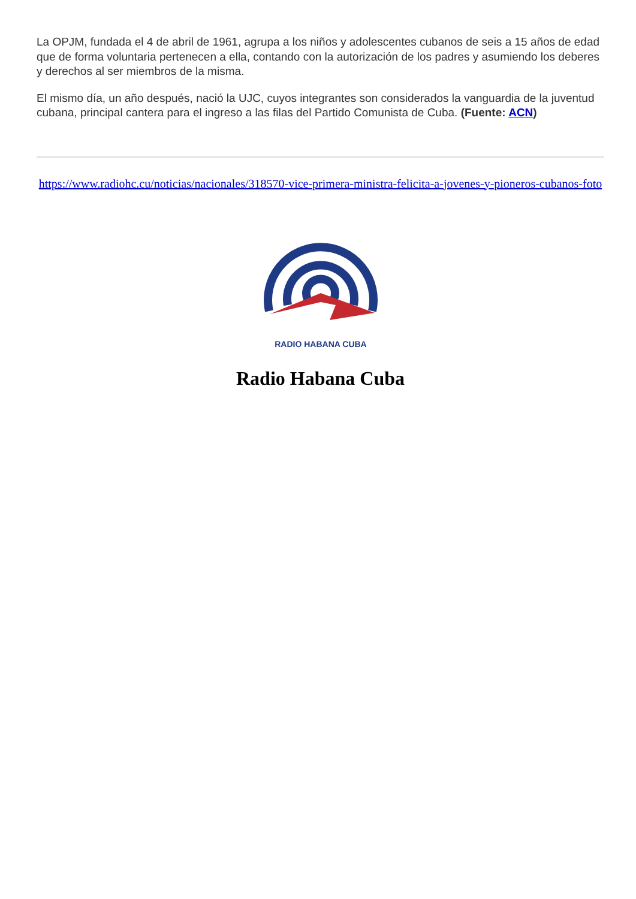La OPJM, fundada el 4 de abril de 1961, agrupa a los niños y adolescentes cubanos de seis a 15 años de edad que de forma voluntaria pertenecen a ella, contando con la autorización de los padres y asumiendo los deberes y derechos al ser miembros de la misma.
El mismo día, un año después, nació la UJC, cuyos integrantes son considerados la vanguardia de la juventud cubana, principal cantera para el ingreso a las filas del Partido Comunista de Cuba. (Fuente: ACN)
https://www.radiohc.cu/noticias/nacionales/318570-vice-primera-ministra-felicita-a-jovenes-y-pioneros-cubanos-foto
RADIO HABANA CUBA
Radio Habana Cuba